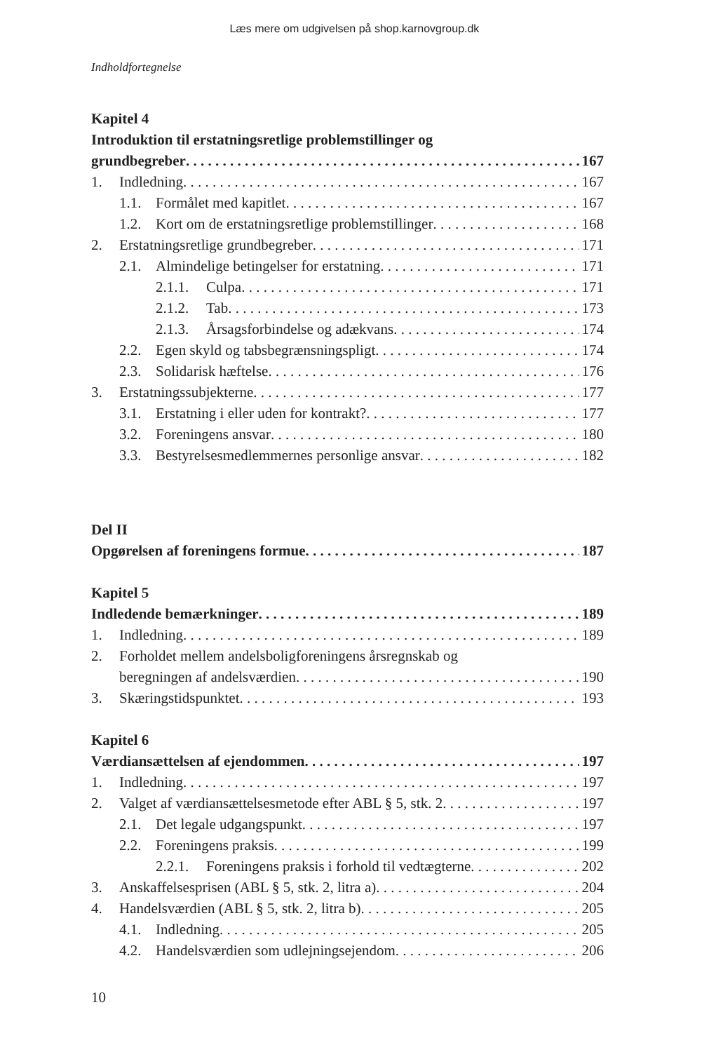Læs mere om udgivelsen på shop.karnovgroup.dk
Indholdfortegnelse
Kapitel 4
Introduktion til erstatningsretlige problemstillinger og
grundbegreber 167
1. Indledning 167
1.1. Formålet med kapitlet 167
1.2. Kort om de erstatningsretlige problemstillinger 168
2. Erstatningsretlige grundbegreber 171
2.1. Almindelige betingelser for erstatning 171
2.1.1. Culpa 171
2.1.2. Tab 173
2.1.3. Årsagsforbindelse og adækvans 174
2.2. Egen skyld og tabsbegrænsningspligt 174
2.3. Solidarisk hæftelse 176
3. Erstatningssubjekterne 177
3.1. Erstatning i eller uden for kontrakt? 177
3.2. Foreningens ansvar 180
3.3. Bestyrelsesmedlemmernes personlige ansvar 182
Del II
Opgørelsen af foreningens formue 187
Kapitel 5
Indledende bemærkninger 189
1. Indledning 189
2. Forholdet mellem andelsboligforeningens årsregnskab og
beregningen af andelsværdien 190
3. Skæringstidspunktet 193
Kapitel 6
Værdiansættelsen af ejendommen 197
1. Indledning 197
2. Valget af værdiansættelsesmetode efter ABL § 5, stk. 2 197
2.1. Det legale udgangspunkt 197
2.2. Foreningens praksis 199
2.2.1. Foreningens praksis i forhold til vedtægterne 202
3. Anskaffelsesprisen (ABL § 5, stk. 2, litra a) 204
4. Handelsværdien (ABL § 5, stk. 2, litra b) 205
4.1. Indledning 205
4.2. Handelsværdien som udlejningsejendom 206
10